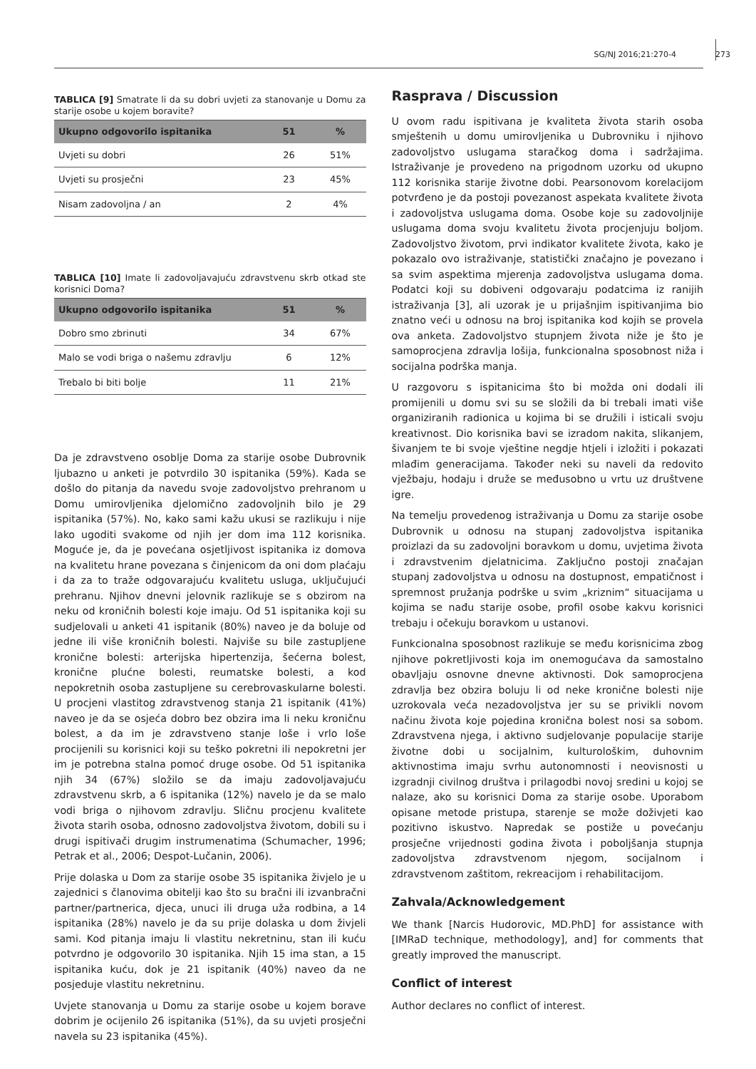SG/NJ 2016;21:270-4 273
TABLICA [9] Smatrate li da su dobri uvjeti za stanovanje u Domu za starije osobe u kojem boravite?
| Ukupno odgovorilo ispitanika | 51 | % |
| --- | --- | --- |
| Uvjeti su dobri | 26 | 51% |
| Uvjeti su prosječni | 23 | 45% |
| Nisam zadovoljna / an | 2 | 4% |
TABLICA [10] Imate li zadovoljavajuću zdravstvenu skrb otkad ste korisnici Doma?
| Ukupno odgovorilo ispitanika | 51 | % |
| --- | --- | --- |
| Dobro smo zbrinuti | 34 | 67% |
| Malo se vodi briga o našemu zdravlju | 6 | 12% |
| Trebalo bi biti bolje | 11 | 21% |
Da je zdravstveno osoblje Doma za starije osobe Dubrovnik ljubazno u anketi je potvrdilo 30 ispitanika (59%). Kada se došlo do pitanja da navedu svoje zadovoljstvo prehranom u Domu umirovljenika djelomično zadovoljnih bilo je 29 ispitanika (57%). No, kako sami kažu ukusi se razlikuju i nije lako ugoditi svakome od njih jer dom ima 112 korisnika. Moguće je, da je povećana osjetljivost ispitanika iz domova na kvalitetu hrane povezana s činjenicom da oni dom plaćaju i da za to traže odgovarajuću kvalitetu usluga, uključujući prehranu. Njihov dnevni jelovnik razlikuje se s obzirom na neku od kroničnih bolesti koje imaju. Od 51 ispitanika koji su sudjelovali u anketi 41 ispitanik (80%) naveo je da boluje od jedne ili više kroničnih bolesti. Najviše su bile zastupljene kronične bolesti: arterijska hipertenzija, šećerna bolest, kronične plućne bolesti, reumatske bolesti, a kod nepokretnih osoba zastupljene su cerebrovaskularne bolesti. U procjeni vlastitog zdravstvenog stanja 21 ispitanik (41%) naveo je da se osjeća dobro bez obzira ima li neku kroničnu bolest, a da im je zdravstveno stanje loše i vrlo loše procijenili su korisnici koji su teško pokretni ili nepokretni jer im je potrebna stalna pomoć druge osobe. Od 51 ispitanika njih 34 (67%) složilo se da imaju zadovoljavajuću zdravstvenu skrb, a 6 ispitanika (12%) navelo je da se malo vodi briga o njihovom zdravlju. Sličnu procjenu kvalitete života starih osoba, odnosno zadovoljstva životom, dobili su i drugi ispitivači drugim instrumenatima (Schumacher, 1996; Petrak et al., 2006; Despot-Lučanin, 2006).
Prije dolaska u Dom za starije osobe 35 ispitanika živjelo je u zajednici s članovima obitelji kao što su bračni ili izvanbračni partner/partnerica, djeca, unuci ili druga uža rodbina, a 14 ispitanika (28%) navelo je da su prije dolaska u dom živjeli sami. Kod pitanja imaju li vlastitu nekretninu, stan ili kuću potvrdno je odgovorilo 30 ispitanika. Njih 15 ima stan, a 15 ispitanika kuću, dok je 21 ispitanik (40%) naveo da ne posjeduje vlastitu nekretninu.
Uvjete stanovanja u Domu za starije osobe u kojem borave dobrim je ocijenilo 26 ispitanika (51%), da su uvjeti prosječni navela su 23 ispitanika (45%).
Rasprava / Discussion
U ovom radu ispitivana je kvaliteta života starih osoba smještenih u domu umirovljenika u Dubrovniku i njihovo zadovoljstvo uslugama staračkog doma i sadržajima. Istraživanje je provedeno na prigodnom uzorku od ukupno 112 korisnika starije životne dobi. Pearsonovom korelacijom potvrđeno je da postoji povezanost aspekata kvalitete života i zadovoljstva uslugama doma. Osobe koje su zadovoljnije uslugama doma svoju kvalitetu života procjenjuju boljom. Zadovoljstvo životom, prvi indikator kvalitete života, kako je pokazalo ovo istraživanje, statistički značajno je povezano i sa svim aspektima mjerenja zadovoljstva uslugama doma. Podatci koji su dobiveni odgovaraju podatcima iz ranijih istraživanja [3], ali uzorak je u prijašnjim ispitivanjima bio znatno veći u odnosu na broj ispitanika kod kojih se provela ova anketa. Zadovoljstvo stupnjem života niže je što je samoprocjena zdravlja lošija, funkcionalna sposobnost niža i socijalna podrška manja.
U razgovoru s ispitanicima što bi možda oni dodali ili promijenili u domu svi su se složili da bi trebali imati više organiziranih radionica u kojima bi se družili i isticali svoju kreativnost. Dio korisnika bavi se izradom nakita, slikanjem, šivanjem te bi svoje vještine negdje htjeli i izložiti i pokazati mlađim generacijama. Također neki su naveli da redovito vježbaju, hodaju i druže se međusobno u vrtu uz društvene igre.
Na temelju provedenog istraživanja u Domu za starije osobe Dubrovnik u odnosu na stupanj zadovoljstva ispitanika proizlazi da su zadovoljni boravkom u domu, uvjetima života i zdravstvenim djelatnicima. Zaključno postoji značajan stupanj zadovoljstva u odnosu na dostupnost, empatičnost i spremnost pružanja podrške u svim „kriznim“ situacijama u kojima se nađu starije osobe, profil osobe kakvu korisnici trebaju i očekuju boravkom u ustanovi.
Funkcionalna sposobnost razlikuje se među korisnicima zbog njihove pokretljivosti koja im onemogućava da samostalno obavljaju osnovne dnevne aktivnosti. Dok samoprocjena zdravlja bez obzira boluju li od neke kronične bolesti nije uzrokovala veća nezadovoljstva jer su se privikli novom načinu života koje pojedina kronična bolest nosi sa sobom. Zdravstvena njega, i aktivno sudjelovanje populacije starije životne dobi u socijalnim, kulturološkim, duhovnim aktivnostima imaju svrhu autonomnosti i neovisnosti u izgradnji civilnog društva i prilagodbi novoj sredini u kojoj se nalaze, ako su korisnici Doma za starije osobe. Uporabom opisane metode pristupa, starenje se može doživjeti kao pozitivno iskustvo. Napredak se postiže u povećanju prosječne vrijednosti godina života i poboljšanja stupnja zadovoljstva zdravstvenom njegom, socijalnom i zdravstvenom zaštitom, rekreacijom i rehabilitacijom.
Zahvala/Acknowledgement
We thank [Narcis Hudorovic, MD.PhD] for assistance with [IMRaD technique, methodology], and] for comments that greatly improved the manuscript.
Conflict of interest
Author declares no conflict of interest.